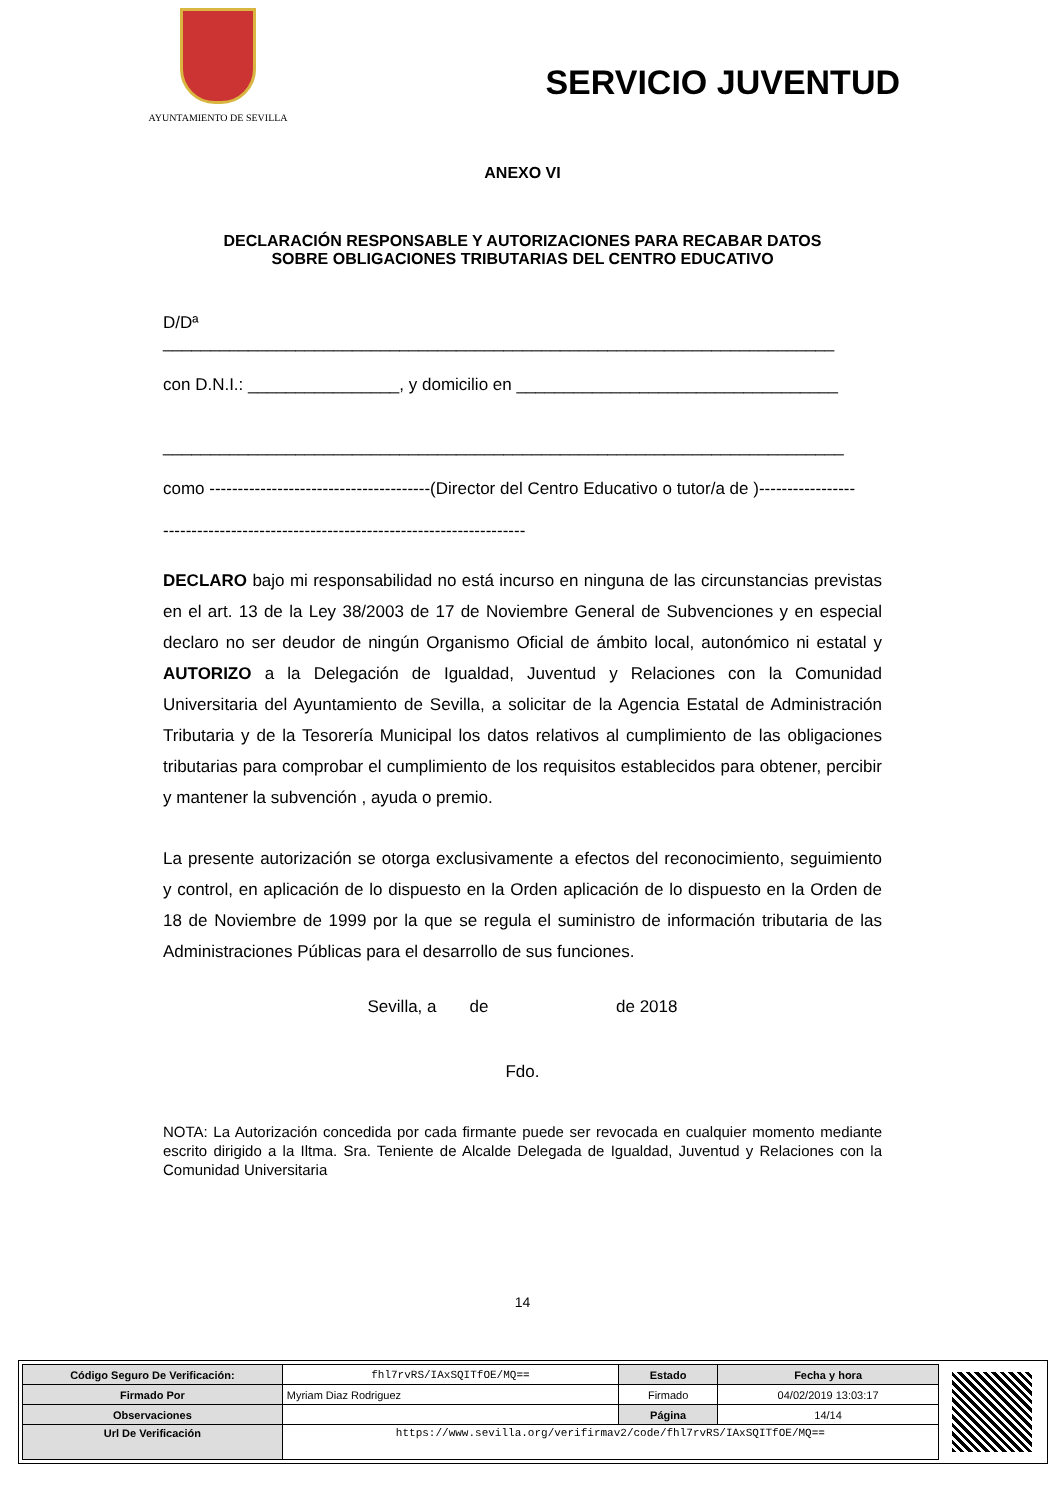AYUNTAMIENTO DE SEVILLA
SERVICIO JUVENTUD
ANEXO VI
DECLARACIÓN RESPONSABLE Y AUTORIZACIONES PARA RECABAR DATOS
SOBRE OBLIGACIONES TRIBUTARIAS DEL CENTRO EDUCATIVO
D/Dª
_______________________________________________________________________
con D.N.I.: ________________, y domicilio en __________________________________
________________________________________________________________________
como ---------------------------------------(Director del Centro Educativo o tutor/a de )-----------------
----------------------------------------------------------------
DECLARO bajo mi responsabilidad no está incurso en ninguna de las circunstancias previstas en el art. 13 de la Ley 38/2003 de 17 de Noviembre General de Subvenciones y en especial declaro no ser deudor de ningún Organismo Oficial de ámbito local, autonómico ni estatal y AUTORIZO a la Delegación de Igualdad, Juventud y Relaciones con la Comunidad Universitaria del Ayuntamiento de Sevilla, a solicitar de la Agencia Estatal de Administración Tributaria y de la Tesorería Municipal los datos relativos al cumplimiento de las obligaciones tributarias para comprobar el cumplimiento de los requisitos establecidos para obtener, percibir y mantener la subvención , ayuda o premio.
La presente autorización se otorga exclusivamente a efectos del reconocimiento, seguimiento y control, en aplicación de lo dispuesto en la Orden aplicación de lo dispuesto en la Orden de 18 de Noviembre de 1999 por la que se regula el suministro de información tributaria de las Administraciones Públicas para el desarrollo de sus funciones.
Sevilla, a de de 2018
Fdo.
NOTA: La Autorización concedida por cada firmante puede ser revocada en cualquier momento mediante escrito dirigido a la Iltma. Sra. Teniente de Alcalde Delegada de Igualdad, Juventud y Relaciones con la Comunidad Universitaria
14
| Código Seguro De Verificación: | fhl7rvRS/IAxSQITfOE/MQ== | Estado | Fecha y hora |
| Firmado Por | Myriam Diaz Rodriguez | Firmado | 04/02/2019 13:03:17 |
| Observaciones | | Página | 14/14 |
| Url De Verificación | https://www.sevilla.org/verifirmav2/code/fhl7rvRS/IAxSQITfOE/MQ== | | |